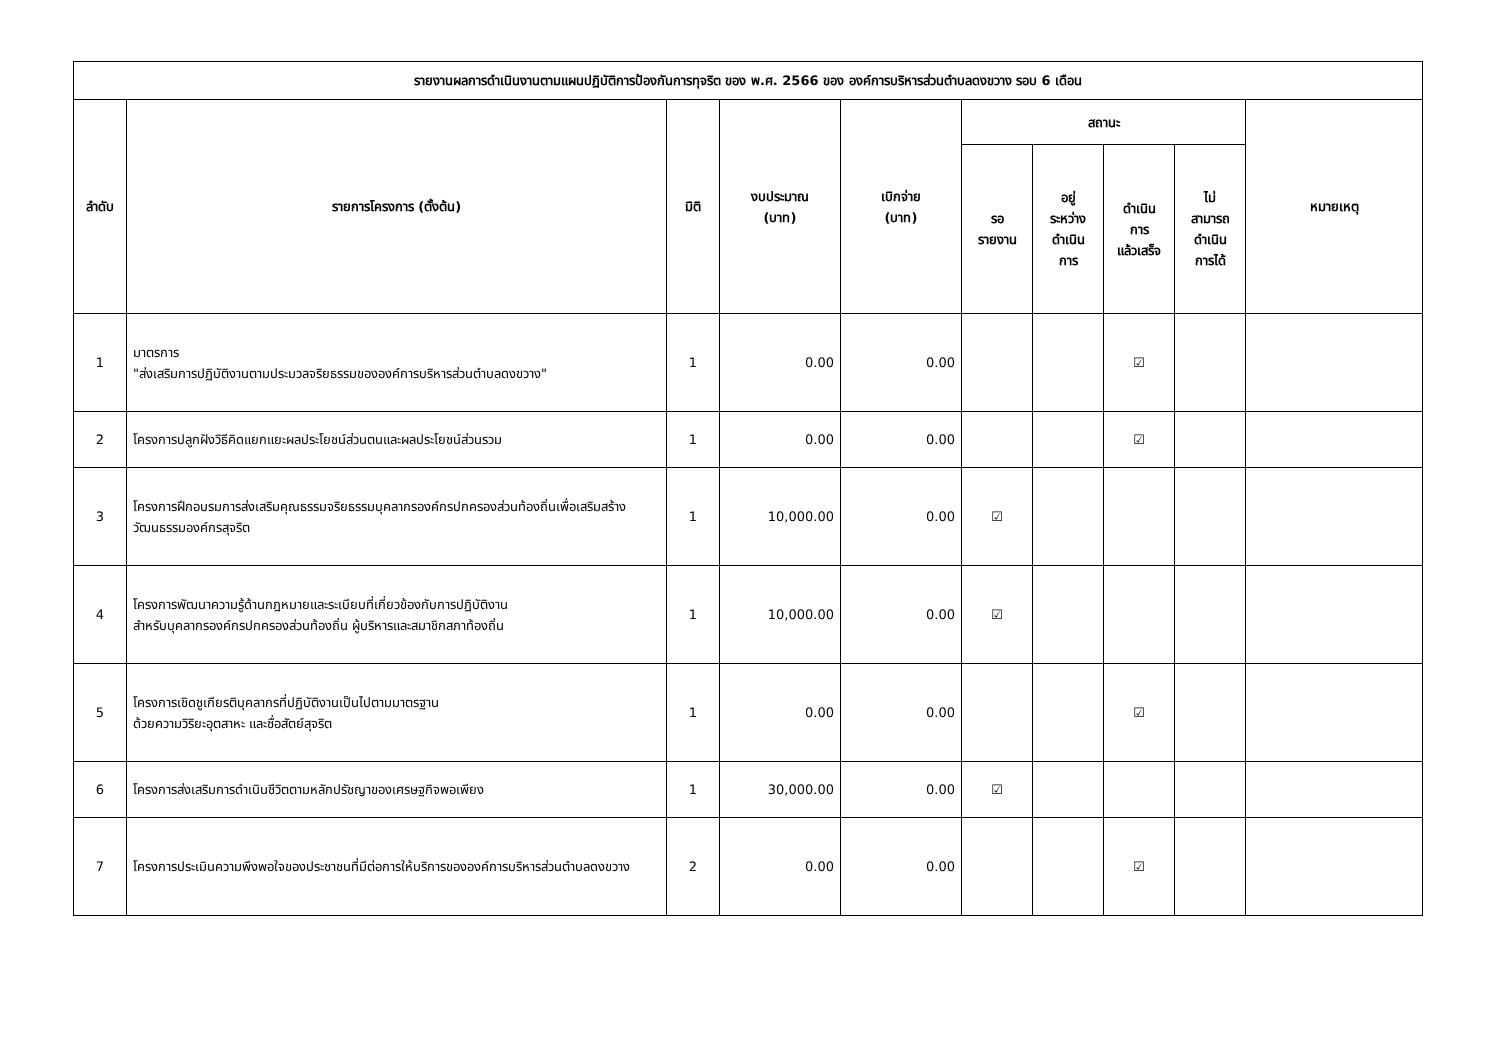| รายงานผลการดำเนินงานตามแผนปฏิบัติการป้องกันการทุจริต ของ พ.ศ. 2566 ของ องค์การบริหารส่วนตำบลดงขวาง รอบ 6 เดือน | | | | | | | | | |
| --- | --- | --- | --- | --- | --- | --- | --- | --- | --- |
| ลำดับ | รายการโครงการ (ตั้งต้น) | มิติ | งบประมาณ (บาท) | เบิกจ่าย (บาท) | สถานะ | | | | หมายเหตุ |
| | | | | | รอ รายงาน | อยู่ ระหว่าง ดำเนิน การ | ดำเนิน การ แล้วเสร็จ | ไม่ สามารถ ดำเนิน การได้ | |
| 1 | มาตรการ "ส่งเสริมการปฏิบัติงานตามประมวลจริยธรรมขององค์การบริหารส่วนตำบลดงขวาง" | 1 | 0.00 | 0.00 | | | ☑ | | |
| 2 | โครงการปลูกฝังวิธีคิดแยกแยะผลประโยชน์ส่วนตนและผลประโยชน์ส่วนรวม | 1 | 0.00 | 0.00 | | | ☑ | | |
| 3 | โครงการฝึกอบรมการส่งเสริมคุณธรรมจริยธรรมบุคลากรองค์กรปกครองส่วนท้องถิ่นเพื่อเสริมสร้างวัฒนธรรมองค์กรสุจริต | 1 | 10,000.00 | 0.00 | ☑ | | | | |
| 4 | โครงการพัฒนาความรู้ด้านกฎหมายและระเบียบที่เกี่ยวข้องกับการปฏิบัติงาน สำหรับบุคลากรองค์กรปกครองส่วนท้องถิ่น ผู้บริหารและสมาชิกสภาท้องถิ่น | 1 | 10,000.00 | 0.00 | ☑ | | | | |
| 5 | โครงการเชิดชูเกียรติบุคลากรที่ปฏิบัติงานเป็นไปตามมาตรฐาน ด้วยความวิริยะอุตสาหะ และซื่อสัตย์สุจริต | 1 | 0.00 | 0.00 | | | ☑ | | |
| 6 | โครงการส่งเสริมการดำเนินชีวิตตามหลักปรัชญาของเศรษฐกิจพอเพียง | 1 | 30,000.00 | 0.00 | ☑ | | | | |
| 7 | โครงการประเมินความพึงพอใจของประชาชนที่มีต่อการให้บริการขององค์การบริหารส่วนตำบลดงขวาง | 2 | 0.00 | 0.00 | | | ☑ | | |